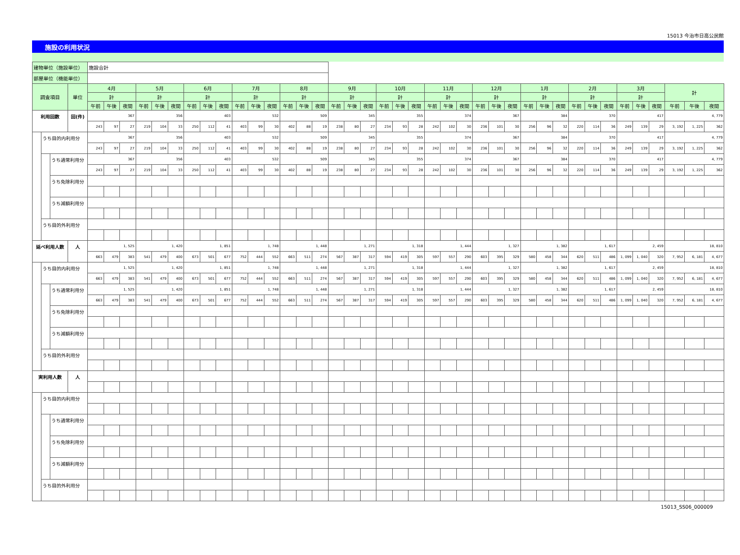15013 今治市日高公民館
施設の利用状況
| 建物単位（施設単位） | | | | 施設合計 | | | | | | | | | | | | | | | | | | | | | | | | | | | | | | | | | | | | | | |
| 部屋単位（機能単位） | | | | | | | | | | | | | | | | | | | | | | | | | | | | | | | | | | | | | | | | | | |
| 調査項目 | | | 単位 | 4月 | | | 5月 | | | 6月 | | | 7月 | | | 8月 | | | 9月 | | | 10月 | | | 11月 | | | 12月 | | | 1月 | | | 2月 | | | 3月 | | | 計 | | |
| | | | | 計 | | | 計 | | | 計 | | | 計 | | | 計 | | | 計 | | | 計 | | | 計 | | | 計 | | | 計 | | | 計 | | | 計 | | | | | |
| | | | | 午前 | 午後 | 夜間 | 午前 | 午後 | 夜間 | 午前 | 午後 | 夜間 | 午前 | 午後 | 夜間 | 午前 | 午後 | 夜間 | 午前 | 午後 | 夜間 | 午前 | 午後 | 夜間 | 午前 | 午後 | 夜間 | 午前 | 午後 | 夜間 | 午前 | 午後 | 夜間 | 午前 | 午後 | 夜間 | 午前 | 午後 | 夜間 | 午前 | 午後 | 夜間 |
| 利用回数 | | | 回(件) | 367 | | | 356 | | | 403 | | | 532 | | | 509 | | | 345 | | | 355 | | | 374 | | | 367 | | | 384 | | | 370 | | | 417 | | | 4, 779 | | |
| | | | | 243 | 97 | 27 | 219 | 104 | 33 | 250 | 112 | 41 | 403 | 99 | 30 | 402 | 88 | 19 | 238 | 80 | 27 | 234 | 93 | 28 | 242 | 102 | 30 | 236 | 101 | 30 | 256 | 96 | 32 | 220 | 114 | 36 | 249 | 139 | 29 | 3, 192 | 1, 225 | 362 |
| | うち目的内利用分 | | | 367 | | | 356 | | | 403 | | | 532 | | | 509 | | | 345 | | | 355 | | | 374 | | | 367 | | | 384 | | | 370 | | | 417 | | | 4, 779 | | |
| | | | | 243 | 97 | 27 | 219 | 104 | 33 | 250 | 112 | 41 | 403 | 99 | 30 | 402 | 88 | 19 | 238 | 80 | 27 | 234 | 93 | 28 | 242 | 102 | 30 | 236 | 101 | 30 | 256 | 96 | 32 | 220 | 114 | 36 | 249 | 139 | 29 | 3, 192 | 1, 225 | 362 |
| | | うち通常利用分 | | 367 | | | 356 | | | 403 | | | 532 | | | 509 | | | 345 | | | 355 | | | 374 | | | 367 | | | 384 | | | 370 | | | 417 | | | 4, 779 | | |
| | | | | 243 | 97 | 27 | 219 | 104 | 33 | 250 | 112 | 41 | 403 | 99 | 30 | 402 | 88 | 19 | 238 | 80 | 27 | 234 | 93 | 28 | 242 | 102 | 30 | 236 | 101 | 30 | 256 | 96 | 32 | 220 | 114 | 36 | 249 | 139 | 29 | 3, 192 | 1, 225 | 362 |
| | | うち免除利用分 | | | | | | | | | | | | | | | | | | | | | | | | | | | | | | | | | | | | | | | | |
| | | うち減額利用分 | | | | | | | | | | | | | | | | | | | | | | | | | | | | | | | | | | | | | | | | |
| | うち目的外利用分 | | | | | | | | | | | | | | | | | | | | | | | | | | | | | | | | | | | | | | | | | |
| 延べ利用人数 | | | 人 | 1, 525 | | | 1, 420 | | | 1, 851 | | | 1, 748 | | | 1, 448 | | | 1, 271 | | | 1, 318 | | | 1, 444 | | | 1, 327 | | | 1, 382 | | | 1, 617 | | | 2, 459 | | | 18, 810 | | |
| | | | | 663 | 479 | 383 | 541 | 479 | 400 | 673 | 501 | 677 | 752 | 444 | 552 | 663 | 511 | 274 | 567 | 387 | 317 | 594 | 419 | 305 | 597 | 557 | 290 | 603 | 395 | 329 | 580 | 458 | 344 | 620 | 511 | 486 | 1, 099 | 1, 040 | 320 | 7, 952 | 6, 181 | 4, 677 |
| | うち目的内利用分 | | | 1, 525 | | | 1, 420 | | | 1, 851 | | | 1, 748 | | | 1, 448 | | | 1, 271 | | | 1, 318 | | | 1, 444 | | | 1, 327 | | | 1, 382 | | | 1, 617 | | | 2, 459 | | | 18, 810 | | |
| | | | | 663 | 479 | 383 | 541 | 479 | 400 | 673 | 501 | 677 | 752 | 444 | 552 | 663 | 511 | 274 | 567 | 387 | 317 | 594 | 419 | 305 | 597 | 557 | 290 | 603 | 395 | 329 | 580 | 458 | 344 | 620 | 511 | 486 | 1, 099 | 1, 040 | 320 | 7, 952 | 6, 181 | 4, 677 |
| | | うち通常利用分 | | 1, 525 | | | 1, 420 | | | 1, 851 | | | 1, 748 | | | 1, 448 | | | 1, 271 | | | 1, 318 | | | 1, 444 | | | 1, 327 | | | 1, 382 | | | 1, 617 | | | 2, 459 | | | 18, 810 | | |
| | | | | 663 | 479 | 383 | 541 | 479 | 400 | 673 | 501 | 677 | 752 | 444 | 552 | 663 | 511 | 274 | 567 | 387 | 317 | 594 | 419 | 305 | 597 | 557 | 290 | 603 | 395 | 329 | 580 | 458 | 344 | 620 | 511 | 486 | 1, 099 | 1, 040 | 320 | 7, 952 | 6, 181 | 4, 677 |
| | | うち免除利用分 | | | | | | | | | | | | | | | | | | | | | | | | | | | | | | | | | | | | | | | | |
| | | うち減額利用分 | | | | | | | | | | | | | | | | | | | | | | | | | | | | | | | | | | | | | | | | |
| | うち目的外利用分 | | | | | | | | | | | | | | | | | | | | | | | | | | | | | | | | | | | | | | | | | |
| 実利用人数 | | | 人 | | | | | | | | | | | | | | | | | | | | | | | | | | | | | | | | | | | | | | | |
| | うち目的内利用分 | | | | | | | | | | | | | | | | | | | | | | | | | | | | | | | | | | | | | | | | | |
| | | うち通常利用分 | | | | | | | | | | | | | | | | | | | | | | | | | | | | | | | | | | | | | | | | |
| | | うち免除利用分 | | | | | | | | | | | | | | | | | | | | | | | | | | | | | | | | | | | | | | | | |
| | | うち減額利用分 | | | | | | | | | | | | | | | | | | | | | | | | | | | | | | | | | | | | | | | | |
| | うち目的外利用分 | | | | | | | | | | | | | | | | | | | | | | | | | | | | | | | | | | | | | | | | | |
15013_SS06_000009